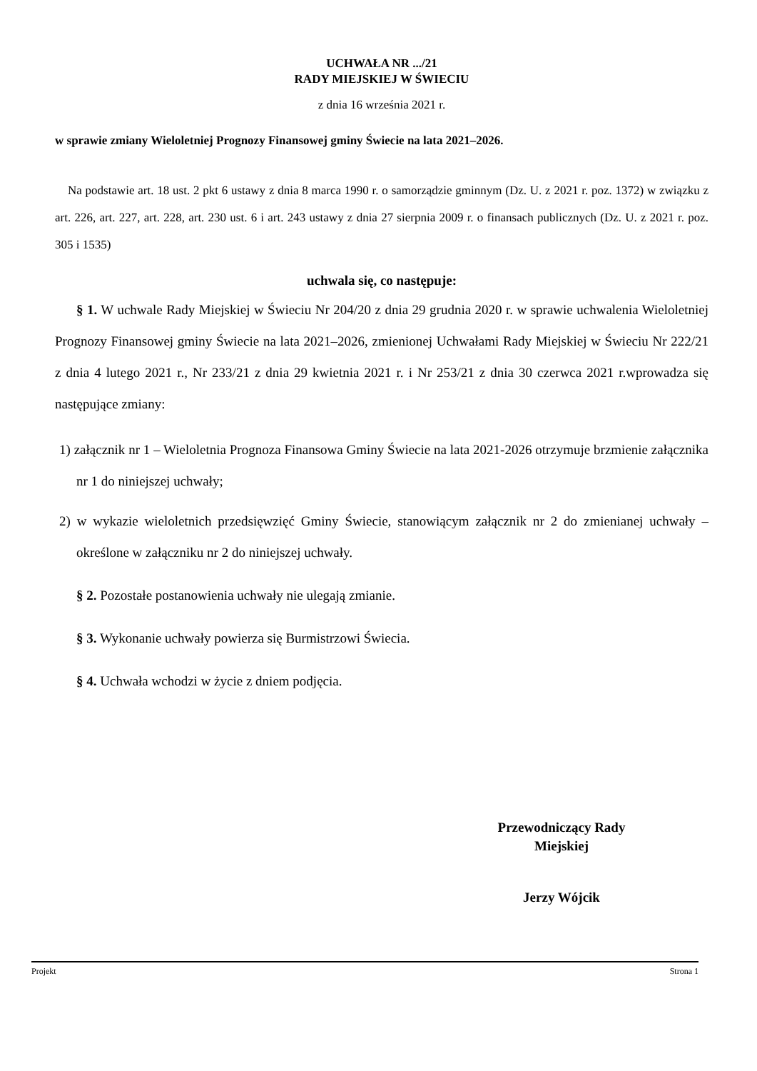UCHWAŁA NR .../21
RADY MIEJSKIEJ W ŚWIECIU
z dnia 16 września 2021 r.
w sprawie zmiany Wieloletniej Prognozy Finansowej gminy Świecie na lata 2021–2026.
Na podstawie art. 18 ust. 2 pkt 6 ustawy z dnia 8 marca 1990 r. o samorządzie gminnym (Dz. U. z 2021 r. poz. 1372) w związku z art. 226, art. 227, art. 228, art. 230 ust. 6 i art. 243 ustawy z dnia 27 sierpnia 2009 r. o finansach publicznych (Dz. U. z 2021 r. poz. 305 i 1535)
uchwala się, co następuje:
§ 1. W uchwale Rady Miejskiej w Świeciu Nr 204/20 z dnia 29 grudnia 2020 r. w sprawie uchwalenia Wieloletniej Prognozy Finansowej gminy Świecie na lata 2021–2026, zmienionej Uchwałami Rady Miejskiej w Świeciu Nr 222/21 z dnia 4 lutego 2021 r., Nr 233/21 z dnia 29 kwietnia 2021 r. i Nr 253/21 z dnia 30 czerwca 2021 r.wprowadza się następujące zmiany:
1) załącznik nr 1 – Wieloletnia Prognoza Finansowa Gminy Świecie na lata 2021-2026 otrzymuje brzmienie załącznika nr 1 do niniejszej uchwały;
2) w wykazie wieloletnich przedsięwzięć Gminy Świecie, stanowiącym załącznik nr 2 do zmienianej uchwały – określone w załączniku nr 2 do niniejszej uchwały.
§ 2. Pozostałe postanowienia uchwały nie ulegają zmianie.
§ 3. Wykonanie uchwały powierza się Burmistrzowi Świecia.
§ 4. Uchwała wchodzi w życie z dniem podjęcia.
Przewodniczący Rady
Miejskiej
Jerzy Wójcik
Projekt Strona 1